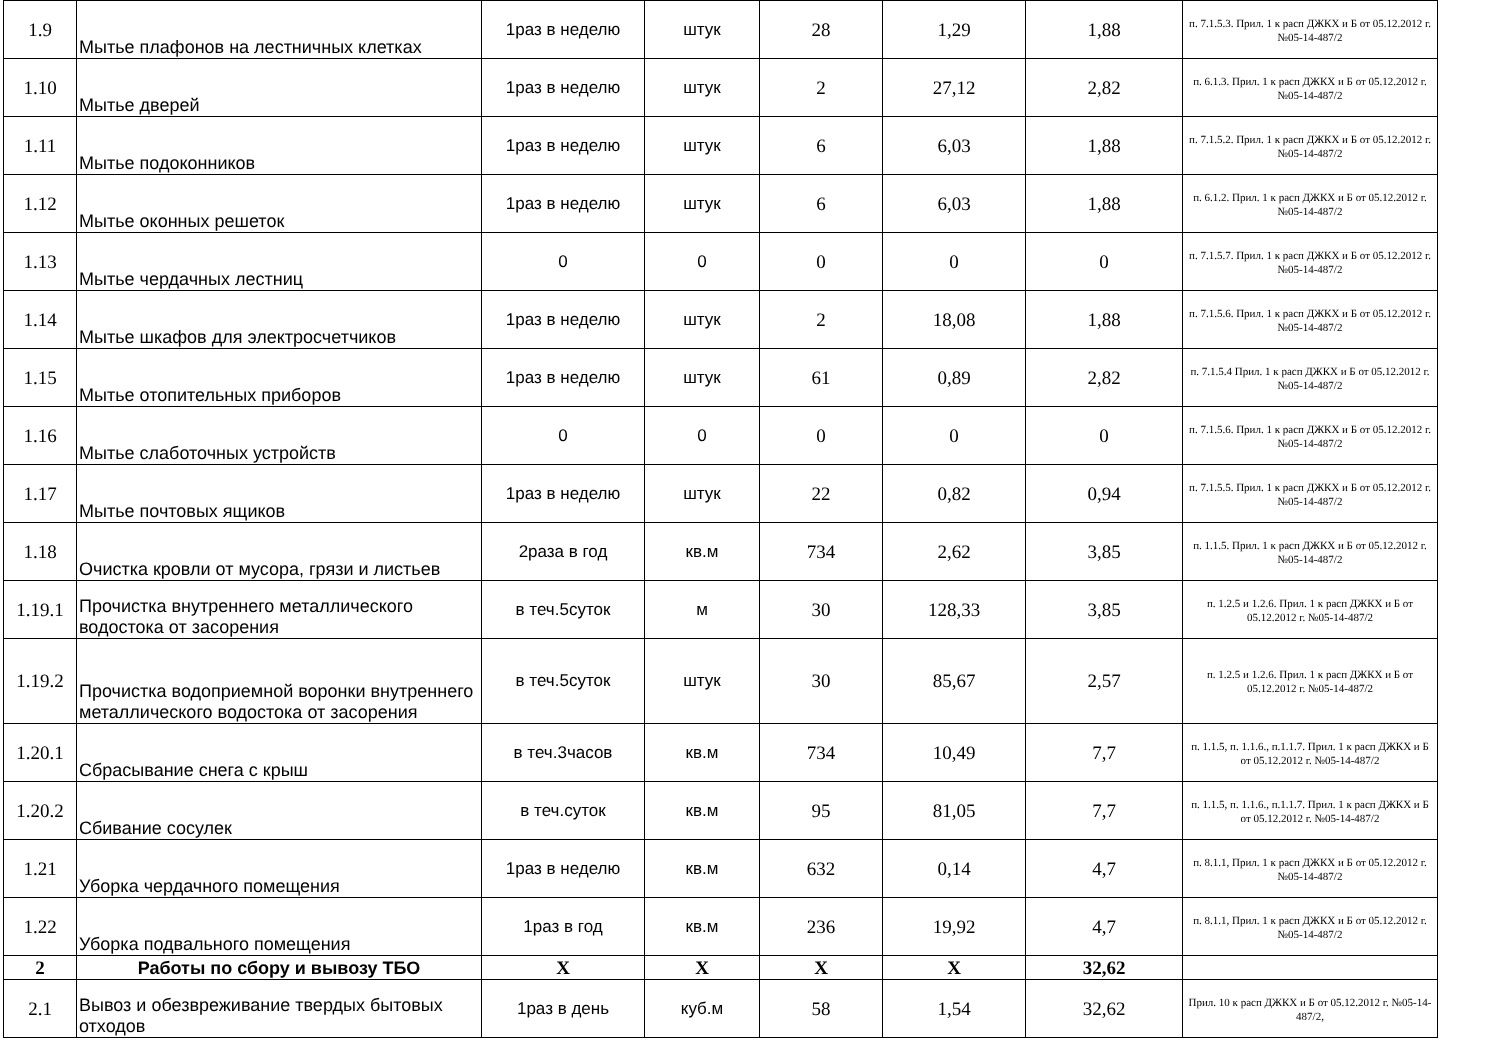| 1.9 | Мытье плафонов на лестничных клетках | 1раз в неделю | штук | 28 | 1,29 | 1,88 | п. 7.1.5.3. Прил. 1 к расп ДЖКХ и Б от 05.12.2012 г. №05-14-487/2 |
| 1.10 | Мытье дверей | 1раз в неделю | штук | 2 | 27,12 | 2,82 | п. 6.1.3. Прил. 1 к расп ДЖКХ и Б от 05.12.2012 г. №05-14-487/2 |
| 1.11 | Мытье подоконников | 1раз в неделю | штук | 6 | 6,03 | 1,88 | п. 7.1.5.2. Прил. 1 к расп ДЖКХ и Б от 05.12.2012 г. №05-14-487/2 |
| 1.12 | Мытье оконных решеток | 1раз в неделю | штук | 6 | 6,03 | 1,88 | п. 6.1.2. Прил. 1 к расп ДЖКХ и Б от 05.12.2012 г. №05-14-487/2 |
| 1.13 | Мытье чердачных лестниц | 0 | 0 | 0 | 0 | 0 | п. 7.1.5.7. Прил. 1 к расп ДЖКХ и Б от 05.12.2012 г. №05-14-487/2 |
| 1.14 | Мытье шкафов для электросчетчиков | 1раз в неделю | штук | 2 | 18,08 | 1,88 | п. 7.1.5.6. Прил. 1 к расп ДЖКХ и Б от 05.12.2012 г. №05-14-487/2 |
| 1.15 | Мытье отопительных приборов | 1раз в неделю | штук | 61 | 0,89 | 2,82 | п. 7.1.5.4 Прил. 1 к расп ДЖКХ и Б от 05.12.2012 г. №05-14-487/2 |
| 1.16 | Мытье слаботочных устройств | 0 | 0 | 0 | 0 | 0 | п. 7.1.5.6. Прил. 1 к расп ДЖКХ и Б от 05.12.2012 г. №05-14-487/2 |
| 1.17 | Мытье почтовых ящиков | 1раз в неделю | штук | 22 | 0,82 | 0,94 | п. 7.1.5.5. Прил. 1 к расп ДЖКХ и Б от 05.12.2012 г. №05-14-487/2 |
| 1.18 | Очистка кровли от мусора, грязи и листьев | 2раза в год | кв.м | 734 | 2,62 | 3,85 | п. 1.1.5. Прил. 1 к расп ДЖКХ и Б от 05.12.2012 г. №05-14-487/2 |
| 1.19.1 | Прочистка внутреннего металлического водостока от засорения | в теч.5суток | м | 30 | 128,33 | 3,85 | п. 1.2.5 и 1.2.6. Прил. 1 к расп ДЖКХ и Б от 05.12.2012 г. №05-14-487/2 |
| 1.19.2 | Прочистка водоприемной воронки внутреннего металлического водостока от засорения | в теч.5суток | штук | 30 | 85,67 | 2,57 | п. 1.2.5 и 1.2.6. Прил. 1 к расп ДЖКХ и Б от 05.12.2012 г. №05-14-487/2 |
| 1.20.1 | Сбрасывание снега с крыш | в теч.3часов | кв.м | 734 | 10,49 | 7,7 | п. 1.1.5, п. 1.1.6., п.1.1.7. Прил. 1 к расп ДЖКХ и Б от 05.12.2012 г. №05-14-487/2 |
| 1.20.2 | Сбивание сосулек | в теч.суток | кв.м | 95 | 81,05 | 7,7 | п. 1.1.5, п. 1.1.6., п.1.1.7. Прил. 1 к расп ДЖКХ и Б от 05.12.2012 г. №05-14-487/2 |
| 1.21 | Уборка чердачного помещения | 1раз в неделю | кв.м | 632 | 0,14 | 4,7 | п. 8.1.1, Прил. 1 к расп ДЖКХ и Б от 05.12.2012 г. №05-14-487/2 |
| 1.22 | Уборка подвального помещения | 1раз в год | кв.м | 236 | 19,92 | 4,7 | п. 8.1.1, Прил. 1 к расп ДЖКХ и Б от 05.12.2012 г. №05-14-487/2 |
| 2 | Работы по сбору и вывозу ТБО | X | X | X | X | 32,62 | |
| 2.1 | Вывоз и обезвреживание твердых бытовых отходов | 1раз в день | куб.м | 58 | 1,54 | 32,62 | Прил. 10 к расп ДЖКХ и Б от 05.12.2012 г. №05-14-487/2, |